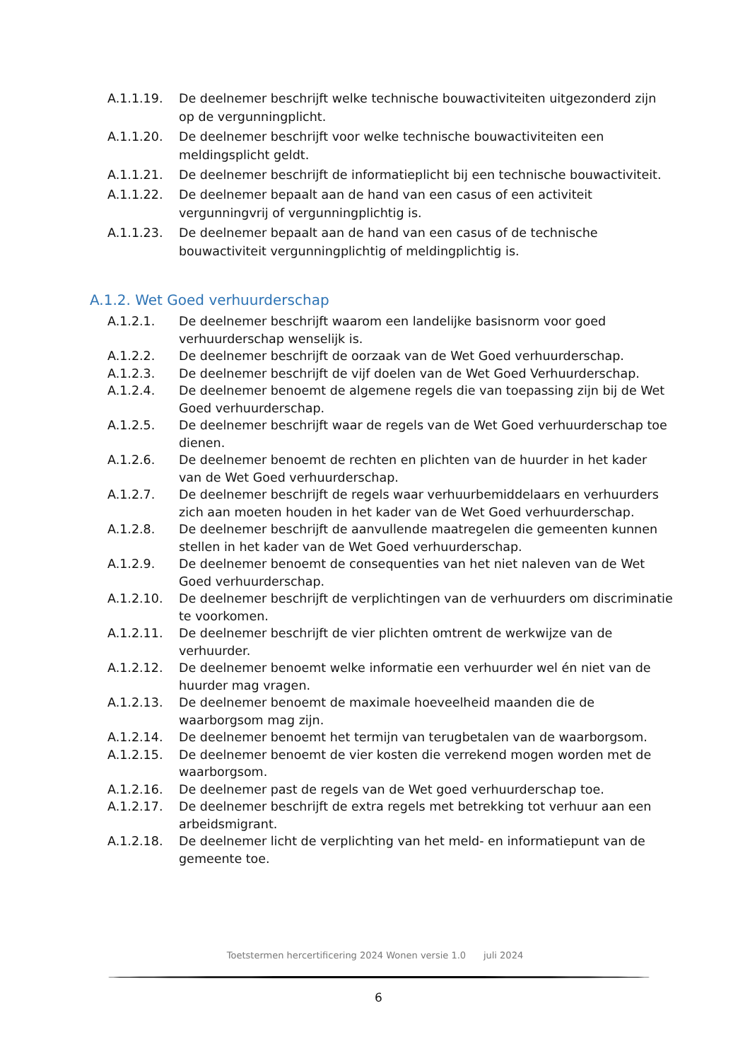A.1.1.19. De deelnemer beschrijft welke technische bouwactiviteiten uitgezonderd zijn op de vergunningplicht.
A.1.1.20. De deelnemer beschrijft voor welke technische bouwactiviteiten een meldingsplicht geldt.
A.1.1.21. De deelnemer beschrijft de informatieplicht bij een technische bouwactiviteit.
A.1.1.22. De deelnemer bepaalt aan de hand van een casus of een activiteit vergunningvrij of vergunningplichtig is.
A.1.1.23. De deelnemer bepaalt aan de hand van een casus of de technische bouwactiviteit vergunningplichtig of meldingplichtig is.
A.1.2. Wet Goed verhuurderschap
A.1.2.1. De deelnemer beschrijft waarom een landelijke basisnorm voor goed verhuurderschap wenselijk is.
A.1.2.2. De deelnemer beschrijft de oorzaak van de Wet Goed verhuurderschap.
A.1.2.3. De deelnemer beschrijft de vijf doelen van de Wet Goed Verhuurderschap.
A.1.2.4. De deelnemer benoemt de algemene regels die van toepassing zijn bij de Wet Goed verhuurderschap.
A.1.2.5. De deelnemer beschrijft waar de regels van de Wet Goed verhuurderschap toe dienen.
A.1.2.6. De deelnemer benoemt de rechten en plichten van de huurder in het kader van de Wet Goed verhuurderschap.
A.1.2.7. De deelnemer beschrijft de regels waar verhuurbemiddelaars en verhuurders zich aan moeten houden in het kader van de Wet Goed verhuurderschap.
A.1.2.8. De deelnemer beschrijft de aanvullende maatregelen die gemeenten kunnen stellen in het kader van de Wet Goed verhuurderschap.
A.1.2.9. De deelnemer benoemt de consequenties van het niet naleven van de Wet Goed verhuurderschap.
A.1.2.10. De deelnemer beschrijft de verplichtingen van de verhuurders om discriminatie te voorkomen.
A.1.2.11. De deelnemer beschrijft de vier plichten omtrent de werkwijze van de verhuurder.
A.1.2.12. De deelnemer benoemt welke informatie een verhuurder wel én niet van de huurder mag vragen.
A.1.2.13. De deelnemer benoemt de maximale hoeveelheid maanden die de waarborgsom mag zijn.
A.1.2.14. De deelnemer benoemt het termijn van terugbetalen van de waarborgsom.
A.1.2.15. De deelnemer benoemt de vier kosten die verrekend mogen worden met de waarborgsom.
A.1.2.16. De deelnemer past de regels van de Wet goed verhuurderschap toe.
A.1.2.17. De deelnemer beschrijft de extra regels met betrekking tot verhuur aan een arbeidsmigrant.
A.1.2.18. De deelnemer licht de verplichting van het meld- en informatiepunt van de gemeente toe.
Toetstermen hercertificering 2024 Wonen versie 1.0 juli 2024
6